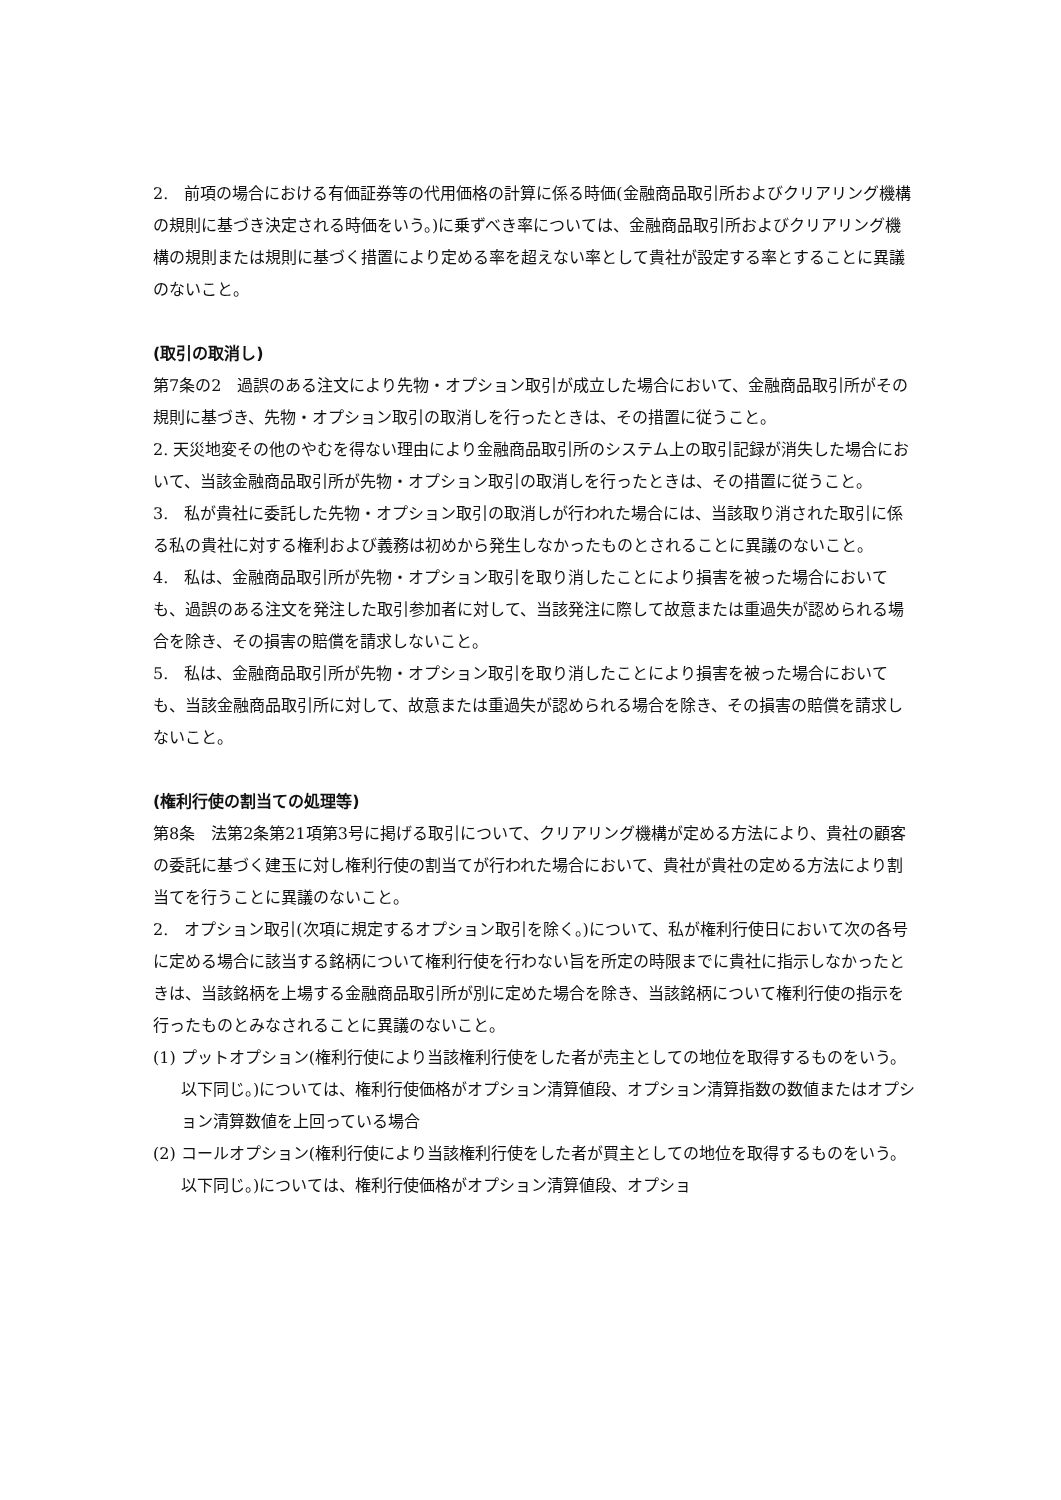2.　前項の場合における有価証券等の代用価格の計算に係る時価(金融商品取引所およびクリアリング機構の規則に基づき決定される時価をいう。)に乗ずべき率については、金融商品取引所およびクリアリング機構の規則または規則に基づく措置により定める率を超えない率として貴社が設定する率とすることに異議のないこと。
(取引の取消し)
第7条の2　過誤のある注文により先物・オプション取引が成立した場合において、金融商品取引所がその規則に基づき、先物・オプション取引の取消しを行ったときは、その措置に従うこと。
2. 天災地変その他のやむを得ない理由により金融商品取引所のシステム上の取引記録が消失した場合において、当該金融商品取引所が先物・オプション取引の取消しを行ったときは、その措置に従うこと。
3.　私が貴社に委託した先物・オプション取引の取消しが行われた場合には、当該取り消された取引に係る私の貴社に対する権利および義務は初めから発生しなかったものとされることに異議のないこと。
4.　私は、金融商品取引所が先物・オプション取引を取り消したことにより損害を被った場合においても、過誤のある注文を発注した取引参加者に対して、当該発注に際して故意または重過失が認められる場合を除き、その損害の賠償を請求しないこと。
5.　私は、金融商品取引所が先物・オプション取引を取り消したことにより損害を被った場合においても、当該金融商品取引所に対して、故意または重過失が認められる場合を除き、その損害の賠償を請求しないこと。
(権利行使の割当ての処理等)
第8条　法第2条第21項第3号に掲げる取引について、クリアリング機構が定める方法により、貴社の顧客の委託に基づく建玉に対し権利行使の割当てが行われた場合において、貴社が貴社の定める方法により割当てを行うことに異議のないこと。
2.　オプション取引(次項に規定するオプション取引を除く。)について、私が権利行使日において次の各号に定める場合に該当する銘柄について権利行使を行わない旨を所定の時限までに貴社に指示しなかったときは、当該銘柄を上場する金融商品取引所が別に定めた場合を除き、当該銘柄について権利行使の指示を行ったものとみなされることに異議のないこと。
(1) プットオプション(権利行使により当該権利行使をした者が売主としての地位を取得するものをいう。以下同じ。)については、権利行使価格がオプション清算値段、オプション清算指数の数値またはオプション清算数値を上回っている場合
(2) コールオプション(権利行使により当該権利行使をした者が買主としての地位を取得するものをいう。以下同じ。)については、権利行使価格がオプション清算値段、オプショ